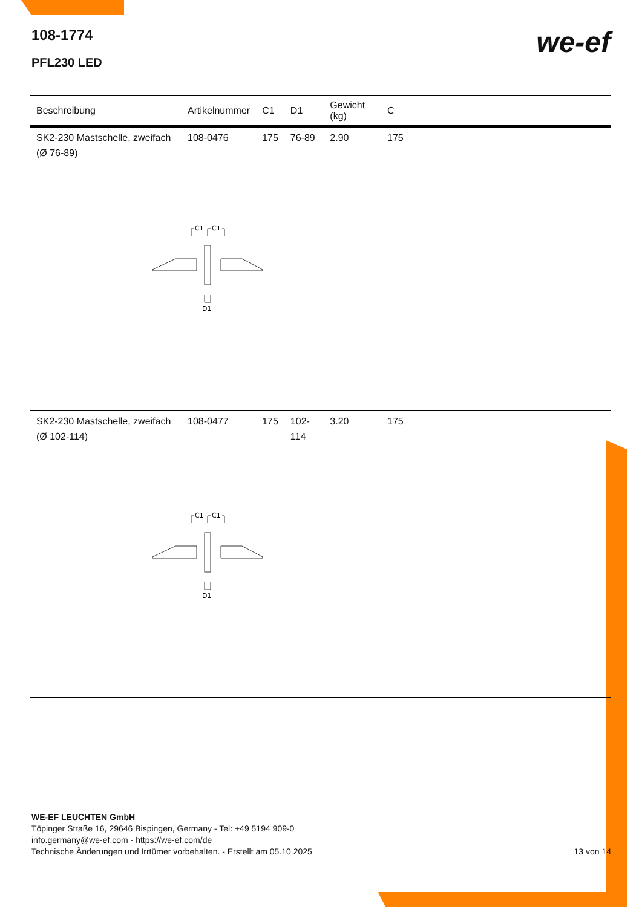108-1774
PFL230 LED
we-ef
| Beschreibung | Artikelnummer | C1 | D1 | Gewicht (kg) | C |
| --- | --- | --- | --- | --- | --- |
| SK2-230 Mastschelle, zweifach (Ø 76-89) | 108-0476 | 175 | 76-89 | 2.90 | 175 |
| SK2-230 Mastschelle, zweifach (Ø 102-114) | 108-0477 | 175 | 102-114 | 3.20 | 175 |
C1
C1
D1
C1
C1
D1
WE-EF LEUCHTEN GmbH
Töpinger Straße 16, 29646 Bispingen, Germany - Tel: +49 5194 909-0
info.germany@we-ef.com - https://we-ef.com/de
Technische Änderungen und Irrtümer vorbehalten. - Erstellt am 05.10.2025 13 von 14